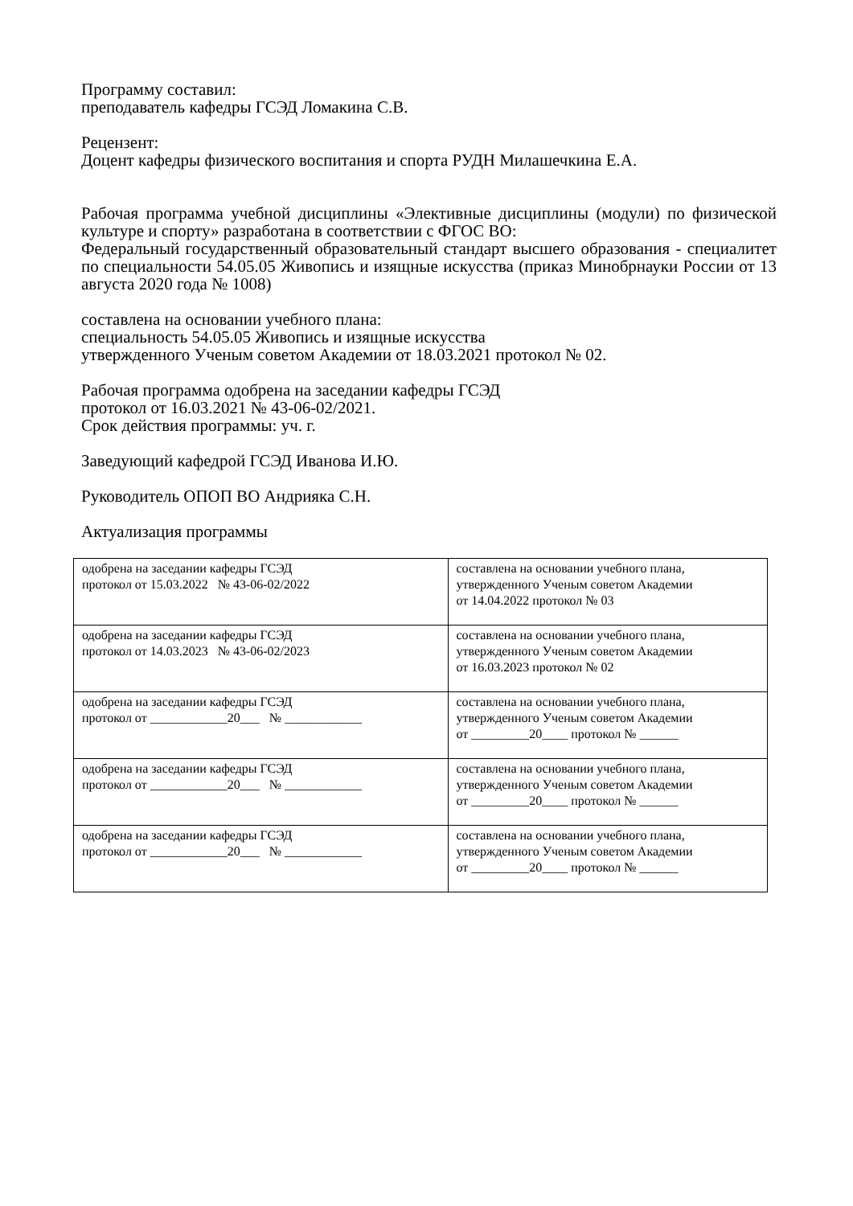Программу составил:
преподаватель кафедры ГСЭД Ломакина С.В.
Рецензент:
Доцент кафедры физического воспитания и спорта РУДН Милашечкина Е.А.
Рабочая программа учебной дисциплины «Элективные дисциплины (модули) по физической культуре и спорту» разработана в соответствии с ФГОС ВО:
Федеральный государственный образовательный стандарт высшего образования - специалитет по специальности 54.05.05 Живопись и изящные искусства (приказ Минобрнауки России от 13 августа 2020 года № 1008)
составлена на основании учебного плана:
специальность 54.05.05 Живопись и изящные искусства
утвержденного Ученым советом Академии от 18.03.2021 протокол № 02.
Рабочая программа одобрена на заседании кафедры ГСЭД
протокол от 16.03.2021 № 43-06-02/2021.
Срок действия программы: уч. г.
Заведующий кафедрой ГСЭД Иванова И.Ю.
Руководитель ОПОП ВО Андрияка С.Н.
Актуализация программы
| одобрена на заседании кафедры ГСЭД протокол от 15.03.2022 № 43-06-02/2022 | составлена на основании учебного плана, утвержденного Ученым советом Академии от 14.04.2022 протокол № 03 |
| одобрена на заседании кафедры ГСЭД протокол от 14.03.2023 № 43-06-02/2023 | составлена на основании учебного плана, утвержденного Ученым советом Академии от 16.03.2023 протокол № 02 |
| одобрена на заседании кафедры ГСЭД протокол от ____________20___ № ____________ | составлена на основании учебного плана, утвержденного Ученым советом Академии от _________20____ протокол № ______ |
| одобрена на заседании кафедры ГСЭД протокол от ____________20___ № ____________ | составлена на основании учебного плана, утвержденного Ученым советом Академии от _________20____ протокол № ______ |
| одобрена на заседании кафедры ГСЭД протокол от ____________20___ № ____________ | составлена на основании учебного плана, утвержденного Ученым советом Академии от _________20____ протокол № ______ |